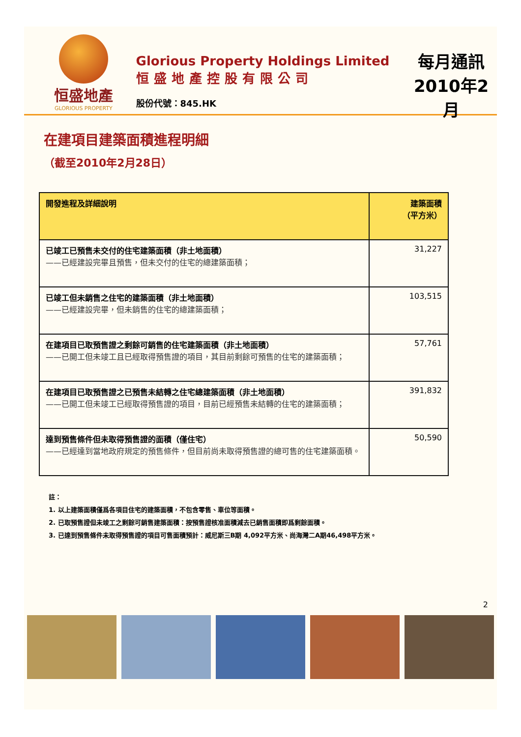恒盛地產
GLORIOUS PROPERTY
Glorious Property Holdings Limited
恒盛地產控股有限公司
股份代號：845.HK
每月通訊
2010年2月
在建項目建築面積進程明細
（截至2010年2月28日）
| 開發進程及詳細說明 | 建築面積 （平方米） |
| --- | --- |
| 已竣工已預售未交付的住宅建築面積（非土地面積） ——已經建設完畢且預售，但未交付的住宅的總建築面積； | 31,227 |
| 已竣工但未銷售之住宅的建築面積（非土地面積） ——已經建設完畢，但未銷售的住宅的總建築面積； | 103,515 |
| 在建項目已取預售證之剩餘可銷售的住宅建築面積（非土地面積） ——已開工但未竣工且已經取得預售證的項目，其目前剩餘可預售的住宅的建築面積； | 57,761 |
| 在建項目已取預售證之已預售未結轉之住宅總建築面積（非土地面積） ——已開工但未竣工已經取得預售證的項目，目前已經預售未結轉的住宅的建築面積； | 391,832 |
| 達到預售條件但未取得預售證的面積（僅住宅） ——已經達到當地政府規定的預售條件，但目前尚未取得預售證的總可售的住宅建築面積。 | 50,590 |
註：
1. 以上建築面積僅爲各項目住宅的建築面積，不包含零售、車位等面積。
2. 已取預售證但未竣工之剩餘可銷售建築面積：按預售證核准面積減去已銷售面積即爲剩餘面積。
3. 已達到預售條件未取得預售證的項目可售面積預計：威尼斯三B期 4,092平方米、尚海灣二A期46,498平方米。
2